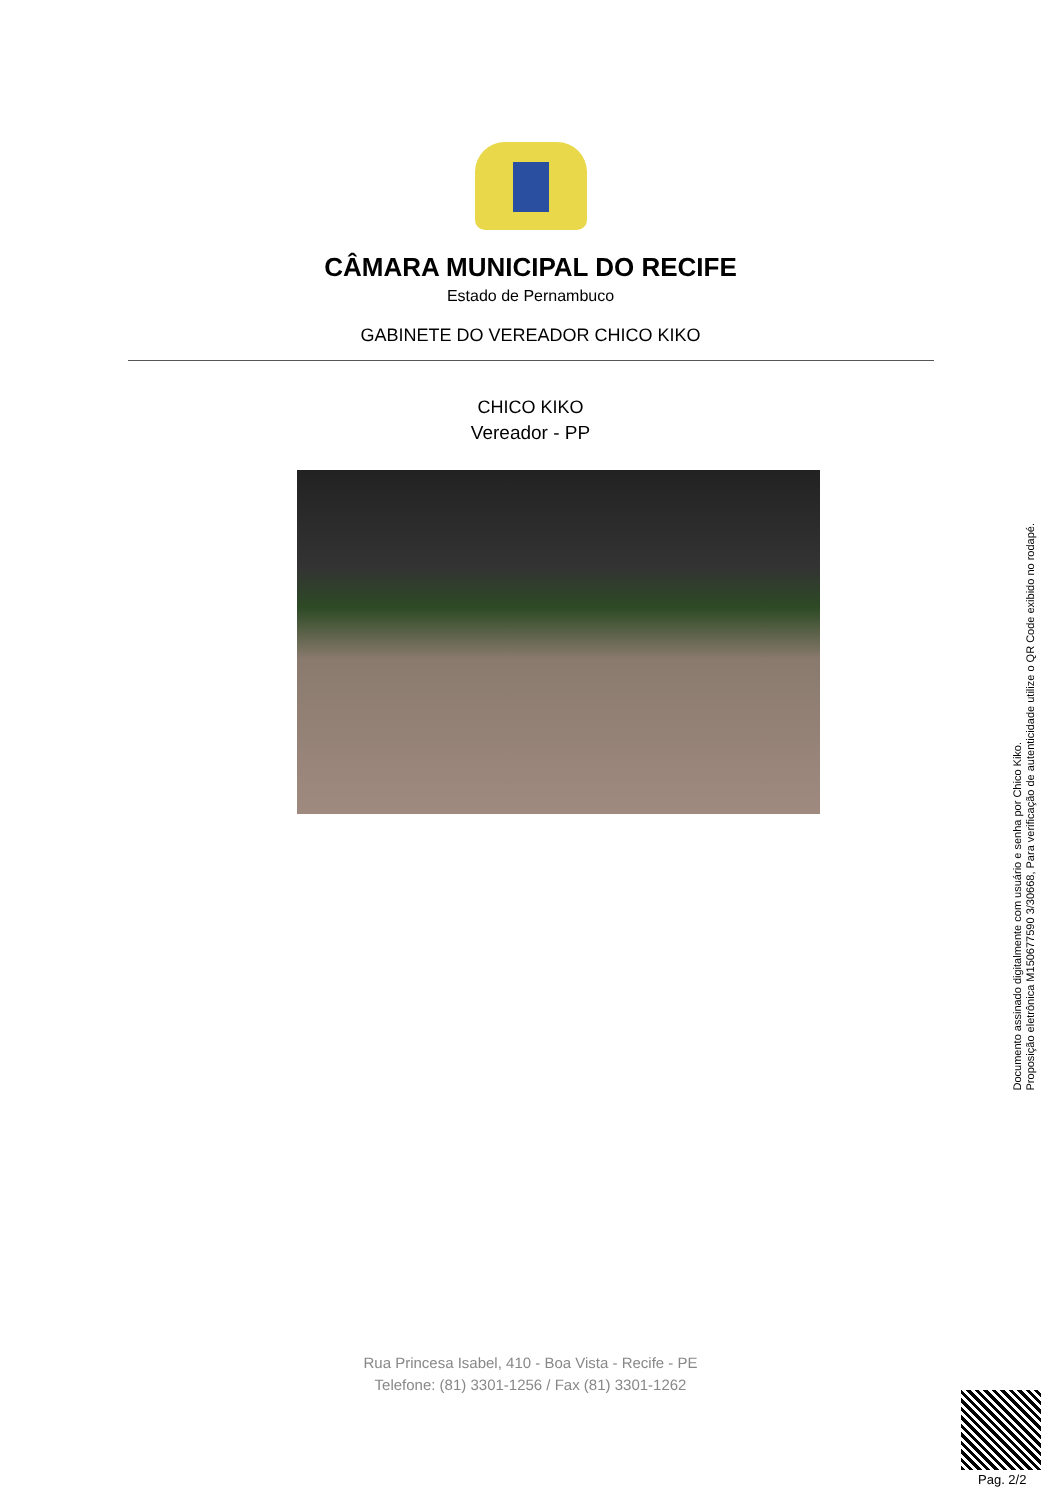CÂMARA MUNICIPAL DO RECIFE
Estado de Pernambuco
GABINETE DO VEREADOR CHICO KIKO
CHICO KIKO
Vereador - PP
Documento assinado digitalmente com usuário e senha por Chico Kiko.
Proposição eletrônica M150677590 3/30668, Para verificação de autenticidade utilize o QR Code exibido no rodapé.
Rua Princesa Isabel, 410 - Boa Vista - Recife - PE
Telefone: (81) 3301-1256 / Fax (81) 3301-1262
Pag. 2/2